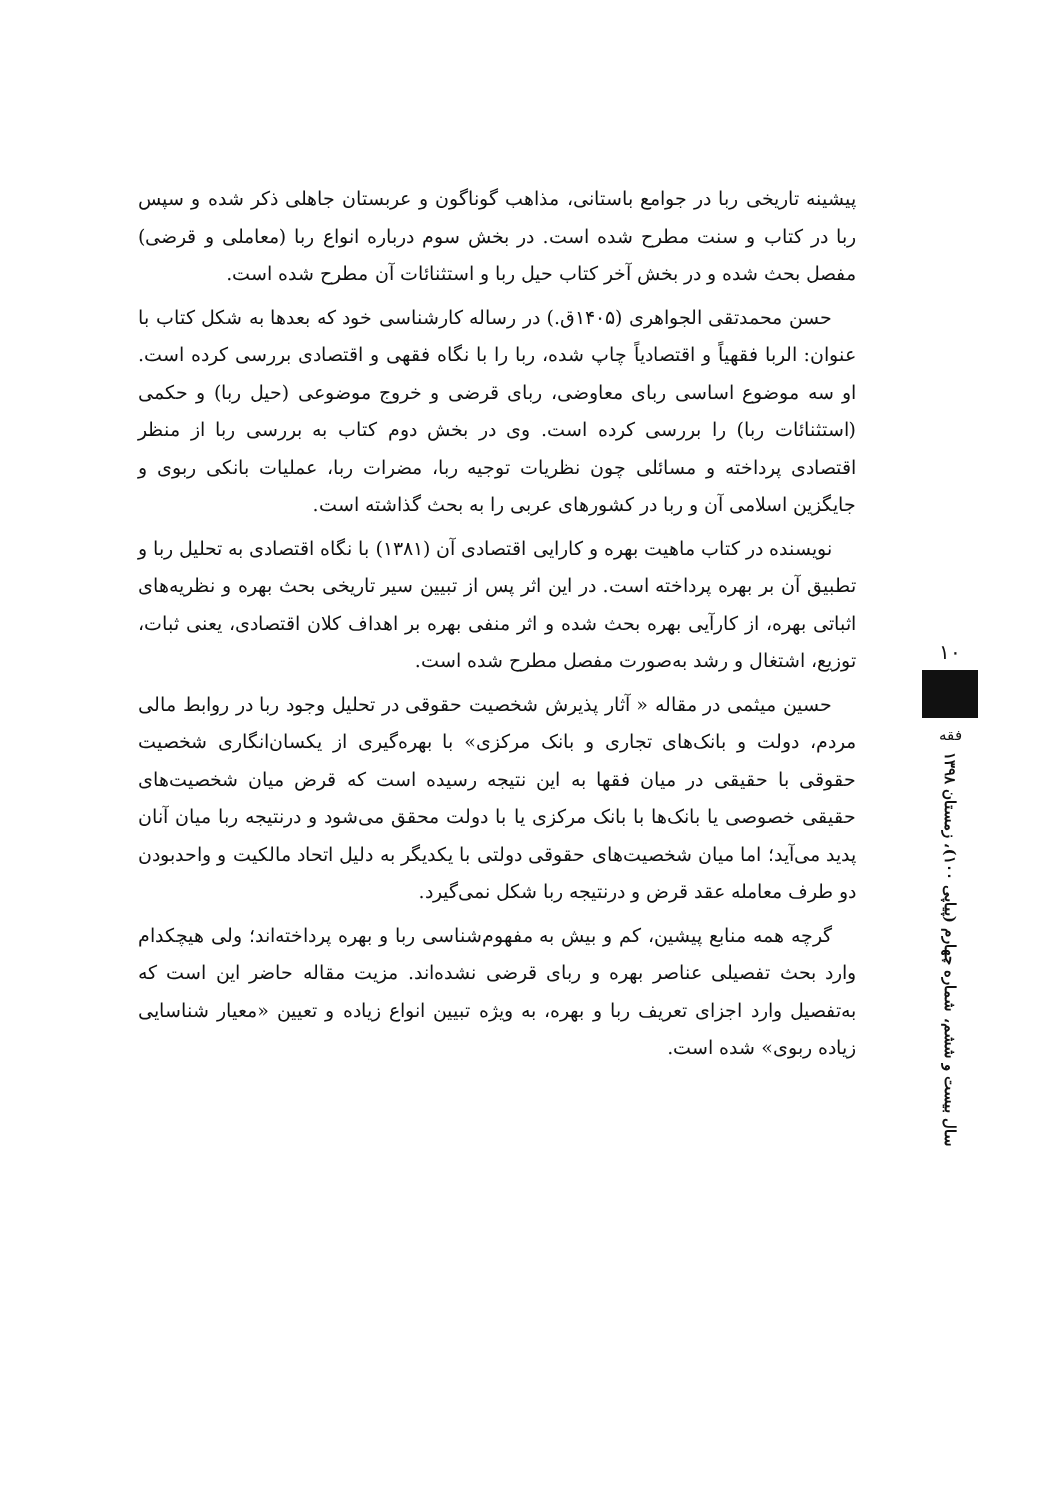پیشینه تاریخی ربا در جوامع باستانی، مذاهب گوناگون و عربستان جاهلی ذکر شده و سپس ربا در کتاب و سنت مطرح شده است. در بخش سوم درباره انواع ربا (معاملی و قرضی) مفصل بحث شده و در بخش آخر کتاب حیل ربا و استثنائات آن مطرح شده است.
حسن محمدتقی الجواهری (۱۴۰۵ق.) در رساله کارشناسی خود که بعدها به شکل کتاب با عنوان: الربا فقهیاً و اقتصادیاً چاپ شده، ربا را با نگاه فقهی و اقتصادی بررسی کرده است. او سه موضوع اساسی ربای معاوضی، ربای قرضی و خروج موضوعی (حیل ربا) و حکمی (استثنائات ربا) را بررسی کرده است. وی در بخش دوم کتاب به بررسی ربا از منظر اقتصادی پرداخته و مسائلی چون نظریات توجیه ربا، مضرات ربا، عملیات بانکی ربوی و جایگزین اسلامی آن و ربا در کشورهای عربی را به بحث گذاشته است.
نویسنده در کتاب ماهیت بهره و کارایی اقتصادی آن (۱۳۸۱) با نگاه اقتصادی به تحلیل ربا و تطبیق آن بر بهره پرداخته است. در این اثر پس از تبیین سیر تاریخی بحث بهره و نظریه‌های اثباتی بهره، از کارآیی بهره بحث شده و اثر منفی بهره بر اهداف کلان اقتصادی، یعنی ثبات، توزیع، اشتغال و رشد به‌صورت مفصل مطرح شده است.
حسین میثمی در مقاله « آثار پذیرش شخصیت حقوقی در تحلیل وجود ربا در روابط مالی مردم، دولت و بانک‌های تجاری و بانک مرکزی» با بهره‌گیری از یکسان‌انگاری شخصیت حقوقی با حقیقی در میان فقها به این نتیجه رسیده است که قرض میان شخصیت‌های حقیقی خصوصی یا بانک‌ها با بانک مرکزی یا با دولت محقق می‌شود و درنتیجه ربا میان آنان پدید می‌آید؛ اما میان شخصیت‌های حقوقی دولتی با یکدیگر به دلیل اتحاد مالکیت و واحدبودن دو طرف معامله عقد قرض و درنتیجه ربا شکل نمی‌گیرد.
گرچه همه منابع پیشین، کم و بیش به مفهوم‌شناسی ربا و بهره پرداخته‌اند؛ ولی هیچکدام وارد بحث تفصیلی عناصر بهره و ربای قرضی نشده‌اند. مزیت مقاله حاضر این است که به‌تفصیل وارد اجزای تعریف ربا و بهره، به ویژه تبیین انواع زیاده و تعیین «معیار شناسایی زیاده ربوی» شده است.
۱۰
فقه
سال بیست و ششم، شماره چهارم (پیاپی ۱۰۰)، زمستان ۱۳۹۸